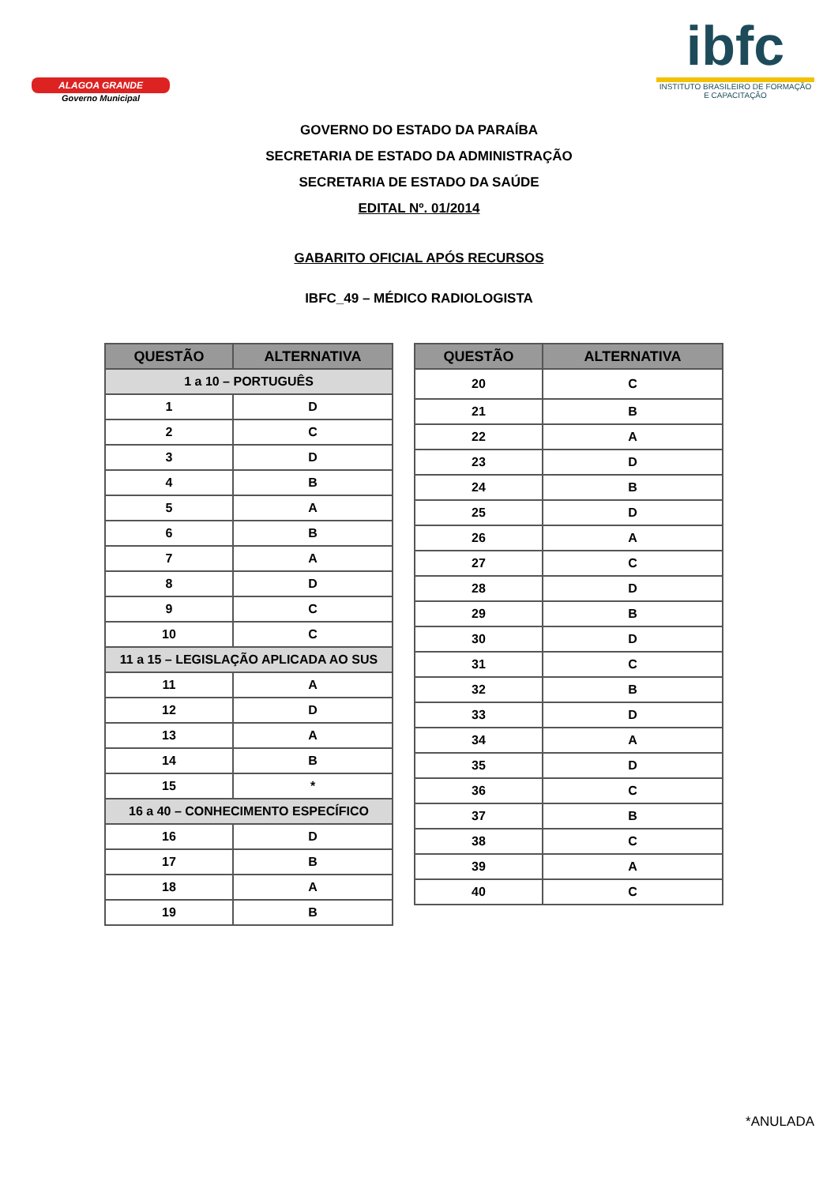ALAGOA GRANDE
Governo Municipal
ibfc
INSTITUTO BRASILEIRO DE FORMAÇÃO E CAPACITAÇÃO
GOVERNO DO ESTADO DA PARAÍBA
SECRETARIA DE ESTADO DA ADMINISTRAÇÃO
SECRETARIA DE ESTADO DA SAÚDE
EDITAL Nº. 01/2014
GABARITO OFICIAL APÓS RECURSOS
IBFC_49 – MÉDICO RADIOLOGISTA
| QUESTÃO | ALTERNATIVA |
| --- | --- |
| 1 a 10 – PORTUGUÊS | |
| 1 | D |
| 2 | C |
| 3 | D |
| 4 | B |
| 5 | A |
| 6 | B |
| 7 | A |
| 8 | D |
| 9 | C |
| 10 | C |
| 11 a 15 – LEGISLAÇÃO APLICADA AO SUS | |
| 11 | A |
| 12 | D |
| 13 | A |
| 14 | B |
| 15 | * |
| 16 a 40 – CONHECIMENTO ESPECÍFICO | |
| 16 | D |
| 17 | B |
| 18 | A |
| 19 | B |
| QUESTÃO | ALTERNATIVA |
| --- | --- |
| 20 | C |
| 21 | B |
| 22 | A |
| 23 | D |
| 24 | B |
| 25 | D |
| 26 | A |
| 27 | C |
| 28 | D |
| 29 | B |
| 30 | D |
| 31 | C |
| 32 | B |
| 33 | D |
| 34 | A |
| 35 | D |
| 36 | C |
| 37 | B |
| 38 | C |
| 39 | A |
| 40 | C |
*ANULADA